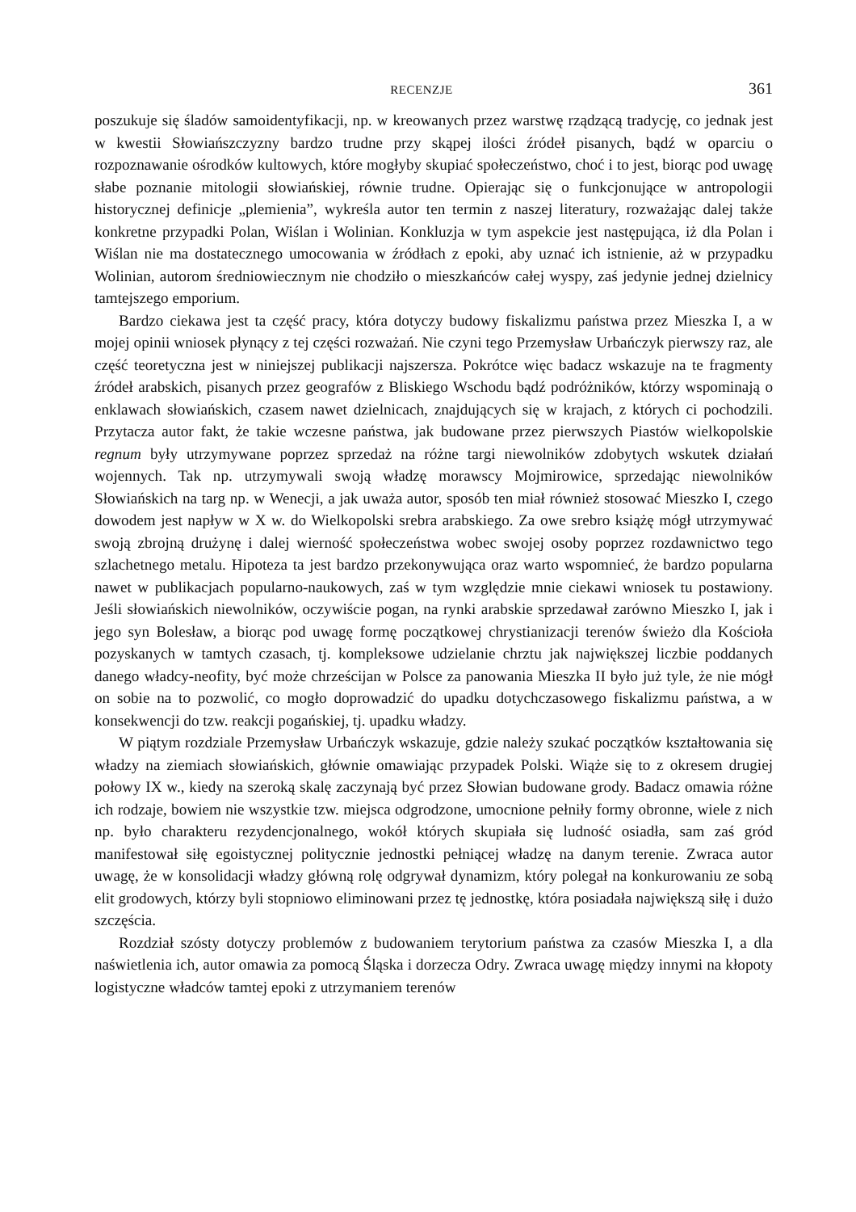RECENZJE 361
poszukuje się śladów samoidentyfikacji, np. w kreowanych przez warstwę rządzącą tradycję, co jednak jest w kwestii Słowiańszczyzny bardzo trudne przy skąpej ilości źródeł pisanych, bądź w oparciu o rozpoznawanie ośrodków kultowych, które mogłyby skupiać społeczeństwo, choć i to jest, biorąc pod uwagę słabe poznanie mitologii słowiańskiej, równie trudne. Opierając się o funkcjonujące w antropologii historycznej definicje „plemienia”, wykreśla autor ten termin z naszej literatury, rozważając dalej także konkretne przypadki Polan, Wiślan i Wolinian. Konkluzja w tym aspekcie jest następująca, iż dla Polan i Wiślan nie ma dostatecznego umocowania w źródłach z epoki, aby uznać ich istnienie, aż w przypadku Wolinian, autorom średniowiecznym nie chodziło o mieszkańców całej wyspy, zaś jedynie jednej dzielnicy tamtejszego emporium.
Bardzo ciekawa jest ta część pracy, która dotyczy budowy fiskalizmu państwa przez Mieszka I, a w mojej opinii wniosek płynący z tej części rozważań. Nie czyni tego Przemysław Urbańczyk pierwszy raz, ale część teoretyczna jest w niniejszej publikacji najszersza. Pokrótce więc badacz wskazuje na te fragmenty źródeł arabskich, pisanych przez geografów z Bliskiego Wschodu bądź podróżników, którzy wspominają o enklawach słowiańskich, czasem nawet dzielnicach, znajdujących się w krajach, z których ci pochodzili. Przytacza autor fakt, że takie wczesne państwa, jak budowane przez pierwszych Piastów wielkopolskie regnum były utrzymywane poprzez sprzedaż na różne targi niewolników zdobytych wskutek działań wojennych. Tak np. utrzymywali swoją władzę morawscy Mojmirowice, sprzedając niewolników Słowiańskich na targ np. w Wenecji, a jak uważa autor, sposób ten miał również stosować Mieszko I, czego dowodem jest napływ w X w. do Wielkopolski srebra arabskiego. Za owe srebro książę mógł utrzymywać swoją zbrojną drużynę i dalej wierność społeczeństwa wobec swojej osoby poprzez rozdawnictwo tego szlachetnego metalu. Hipoteza ta jest bardzo przekonywująca oraz warto wspomnieć, że bardzo popularna nawet w publikacjach popularno-naukowych, zaś w tym względzie mnie ciekawi wniosek tu postawiony. Jeśli słowiańskich niewolników, oczywiście pogan, na rynki arabskie sprzedawał zarówno Mieszko I, jak i jego syn Bolesław, a biorąc pod uwagę formę początkowej chrystianizacji terenów świeżo dla Kościoła pozyskanych w tamtych czasach, tj. kompleksowe udzielanie chrztu jak największej liczbie poddanych danego władcy-neofity, być może chrześcijan w Polsce za panowania Mieszka II było już tyle, że nie mógł on sobie na to pozwolić, co mogło doprowadzić do upadku dotychczasowego fiskalizmu państwa, a w konsekwencji do tzw. reakcji pogańskiej, tj. upadku władzy.
W piątym rozdziale Przemysław Urbańczyk wskazuje, gdzie należy szukać początków kształtowania się władzy na ziemiach słowiańskich, głównie omawiając przypadek Polski. Wiąże się to z okresem drugiej połowy IX w., kiedy na szeroką skalę zaczynają być przez Słowian budowane grody. Badacz omawia różne ich rodzaje, bowiem nie wszystkie tzw. miejsca odgrodzone, umocnione pełniły formy obronne, wiele z nich np. było charakteru rezydencjonalnego, wokół których skupiała się ludność osiadła, sam zaś gród manifestował siłę egoistycznej politycznie jednostki pełniącej władzę na danym terenie. Zwraca autor uwagę, że w konsolidacji władzy główną rolę odgrywał dynamizm, który polegał na konkurowaniu ze sobą elit grodowych, którzy byli stopniowo eliminowani przez tę jednostkę, która posiadała największą siłę i dużo szczęścia.
Rozdział szósty dotyczy problemów z budowaniem terytorium państwa za czasów Mieszka I, a dla naświetlenia ich, autor omawia za pomocą Śląska i dorzecza Odry. Zwraca uwagę między innymi na kłopoty logistyczne władców tamtej epoki z utrzymaniem terenów